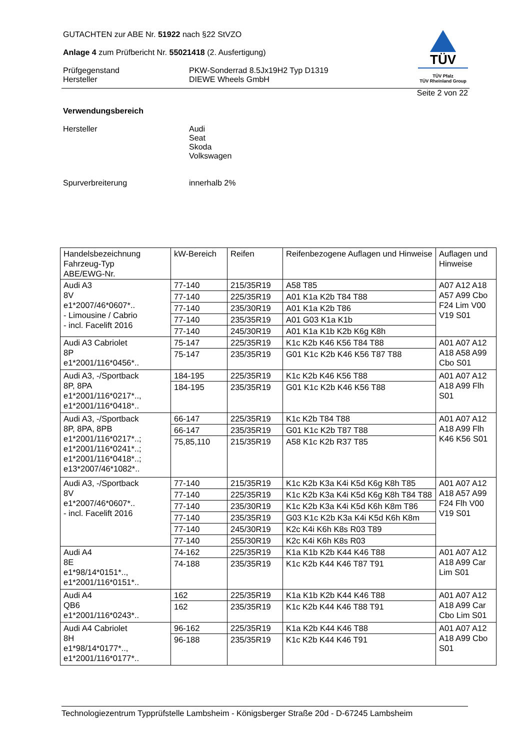GUTACHTEN zur ABE Nr. 51922 nach §22 StVZO
Anlage 4 zum Prüfbericht Nr. 55021418 (2. Ausfertigung)
Prüfgegenstand
Hersteller
PKW-Sonderrad 8.5Jx19H2 Typ D1319
DIEWE Wheels GmbH
TÜV
TÜV Pfalz
TÜV Rheinland Group
Seite 2 von 22
Verwendungsbereich
Hersteller Audi
Seat
Skoda
Volkswagen
Spurverbreiterung innerhalb 2%
| Handelsbezeichnung Fahrzeug-Typ ABE/EWG-Nr. | kW-Bereich | Reifen | Reifenbezogene Auflagen und Hinweise | Auflagen und Hinweise |
| --- | --- | --- | --- | --- |
| Audi A3 8V e1*2007/46*0607*.. - Limousine / Cabrio - incl. Facelift 2016 | 77-140 | 215/35R19 | A58 T85 | A07 A12 A18 A57 A99 Cbo F24 Lim V00 V19 S01 |
| | 77-140 | 225/35R19 | A01 K1a K2b T84 T88 | |
| | 77-140 | 235/30R19 | A01 K1a K2b T86 | |
| | 77-140 | 235/35R19 | A01 G03 K1a K1b | |
| | 77-140 | 245/30R19 | A01 K1a K1b K2b K6g K8h | |
| Audi A3 Cabriolet 8P e1*2001/116*0456*.. | 75-147 | 225/35R19 | K1c K2b K46 K56 T84 T88 | A01 A07 A12 A18 A58 A99 Cbo S01 |
| | 75-147 | 235/35R19 | G01 K1c K2b K46 K56 T87 T88 | |
| Audi A3, -/Sportback 8P, 8PA e1*2001/116*0217*.., e1*2001/116*0418*.. | 184-195 | 225/35R19 | K1c K2b K46 K56 T88 | A01 A07 A12 A18 A99 Flh S01 |
| | 184-195 | 235/35R19 | G01 K1c K2b K46 K56 T88 | |
| Audi A3, -/Sportback 8P, 8PA, 8PB e1*2001/116*0217*..; e1*2001/116*0241*..; e1*2001/116*0418*..; e13*2007/46*1082*.. | 66-147 | 225/35R19 | K1c K2b T84 T88 | A01 A07 A12 A18 A99 Flh K46 K56 S01 |
| | 66-147 | 235/35R19 | G01 K1c K2b T87 T88 | |
| | 75,85,110 | 215/35R19 | A58 K1c K2b R37 T85 | |
| Audi A3, -/Sportback 8V e1*2007/46*0607*.. - incl. Facelift 2016 | 77-140 | 215/35R19 | K1c K2b K3a K4i K5d K6g K8h T85 | A01 A07 A12 A18 A57 A99 F24 Flh V00 V19 S01 |
| | 77-140 | 225/35R19 | K1c K2b K3a K4i K5d K6g K8h T84 T88 | |
| | 77-140 | 235/30R19 | K1c K2b K3a K4i K5d K6h K8m T86 | |
| | 77-140 | 235/35R19 | G03 K1c K2b K3a K4i K5d K6h K8m | |
| | 77-140 | 245/30R19 | K2c K4i K6h K8s R03 T89 | |
| | 77-140 | 255/30R19 | K2c K4i K6h K8s R03 | |
| Audi A4 8E e1*98/14*0151*.., e1*2001/116*0151*.. | 74-162 | 225/35R19 | K1a K1b K2b K44 K46 T88 | A01 A07 A12 A18 A99 Car Lim S01 |
| | 74-188 | 235/35R19 | K1c K2b K44 K46 T87 T91 | |
| Audi A4 QB6 e1*2001/116*0243*.. | 162 | 225/35R19 | K1a K1b K2b K44 K46 T88 | A01 A07 A12 A18 A99 Car Cbo Lim S01 |
| | 162 | 235/35R19 | K1c K2b K44 K46 T88 T91 | |
| Audi A4 Cabriolet 8H e1*98/14*0177*.., e1*2001/116*0177*.. | 96-162 | 225/35R19 | K1a K2b K44 K46 T88 | A01 A07 A12 A18 A99 Cbo S01 |
| | 96-188 | 235/35R19 | K1c K2b K44 K46 T91 | |
Technologiezentrum Typprüfstelle Lambsheim - Königsberger Straße 20d - D-67245 Lambsheim